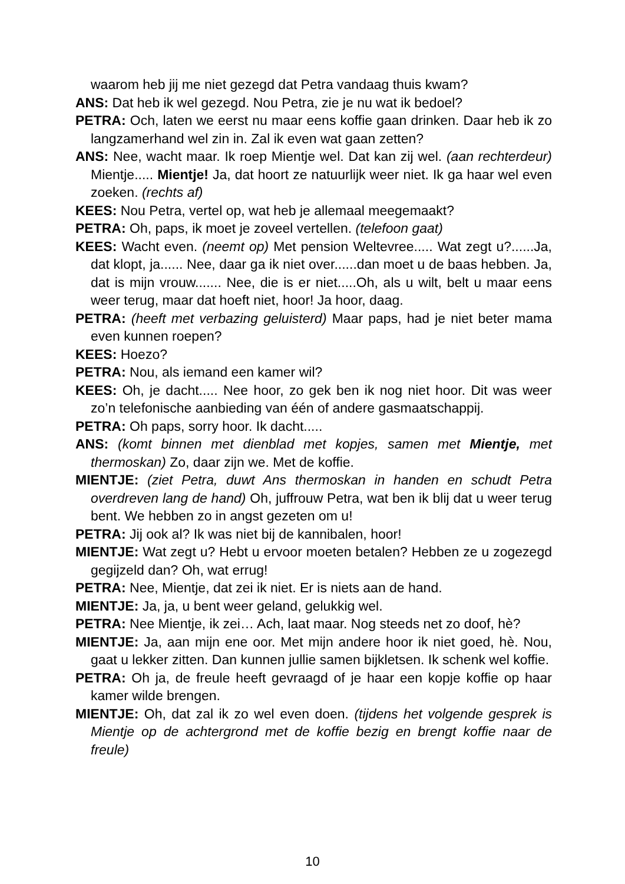waarom heb jij me niet gezegd dat Petra vandaag thuis kwam?
ANS: Dat heb ik wel gezegd. Nou Petra, zie je nu wat ik bedoel?
PETRA: Och, laten we eerst nu maar eens koffie gaan drinken. Daar heb ik zo langzamerhand wel zin in. Zal ik even wat gaan zetten?
ANS: Nee, wacht maar. Ik roep Mientje wel. Dat kan zij wel. (aan rechterdeur) Mientje..... Mientje! Ja, dat hoort ze natuurlijk weer niet. Ik ga haar wel even zoeken. (rechts af)
KEES: Nou Petra, vertel op, wat heb je allemaal meegemaakt?
PETRA: Oh, paps, ik moet je zoveel vertellen. (telefoon gaat)
KEES: Wacht even. (neemt op) Met pension Weltevree..... Wat zegt u?......Ja, dat klopt, ja...... Nee, daar ga ik niet over......dan moet u de baas hebben. Ja, dat is mijn vrouw....... Nee, die is er niet.....Oh, als u wilt, belt u maar eens weer terug, maar dat hoeft niet, hoor! Ja hoor, daag.
PETRA: (heeft met verbazing geluisterd) Maar paps, had je niet beter mama even kunnen roepen?
KEES: Hoezo?
PETRA: Nou, als iemand een kamer wil?
KEES: Oh, je dacht..... Nee hoor, zo gek ben ik nog niet hoor. Dit was weer zo’n telefonische aanbieding van één of andere gasmaatschappij.
PETRA: Oh paps, sorry hoor. Ik dacht.....
ANS: (komt binnen met dienblad met kopjes, samen met Mientje, met thermoskan) Zo, daar zijn we. Met de koffie.
MIENTJE: (ziet Petra, duwt Ans thermoskan in handen en schudt Petra overdreven lang de hand) Oh, juffrouw Petra, wat ben ik blij dat u weer terug bent. We hebben zo in angst gezeten om u!
PETRA: Jij ook al? Ik was niet bij de kannibalen, hoor!
MIENTJE: Wat zegt u? Hebt u ervoor moeten betalen? Hebben ze u zogezegd gegijzeld dan? Oh, wat errug!
PETRA: Nee, Mientje, dat zei ik niet. Er is niets aan de hand.
MIENTJE: Ja, ja, u bent weer geland, gelukkig wel.
PETRA: Nee Mientje, ik zei… Ach, laat maar. Nog steeds net zo doof, hè?
MIENTJE: Ja, aan mijn ene oor. Met mijn andere hoor ik niet goed, hè. Nou, gaat u lekker zitten. Dan kunnen jullie samen bijkletsen. Ik schenk wel koffie.
PETRA: Oh ja, de freule heeft gevraagd of je haar een kopje koffie op haar kamer wilde brengen.
MIENTJE: Oh, dat zal ik zo wel even doen. (tijdens het volgende gesprek is Mientje op de achtergrond met de koffie bezig en brengt koffie naar de freule)
10